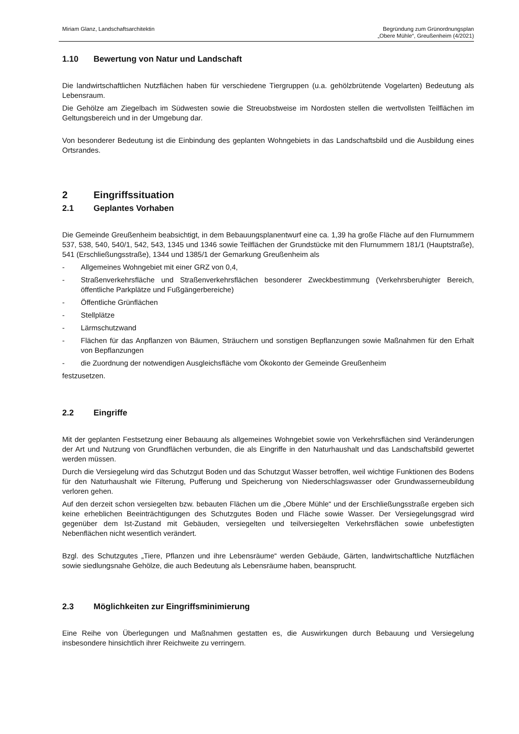Miriam Glanz, Landschaftsarchitektin
Begründung zum Grünordnungsplan
„Obere Mühle“, Greußenheim (4/2021)
1.10 Bewertung von Natur und Landschaft
Die landwirtschaftlichen Nutzflächen haben für verschiedene Tiergruppen (u.a. gehölzbrütende Vogelarten) Bedeutung als Lebensraum.
Die Gehölze am Ziegelbach im Südwesten sowie die Streuobstweise im Nordosten stellen die wertvollsten Teilflächen im Geltungsbereich und in der Umgebung dar.
Von besonderer Bedeutung ist die Einbindung des geplanten Wohngebiets in das Landschaftsbild und die Ausbildung eines Ortsrandes.
2 Eingriffssituation
2.1 Geplantes Vorhaben
Die Gemeinde Greußenheim beabsichtigt, in dem Bebauungsplanentwurf eine ca. 1,39 ha große Fläche auf den Flurnummern 537, 538, 540, 540/1, 542, 543, 1345 und 1346 sowie Teilflächen der Grundstücke mit den Flurnummern 181/1 (Hauptstraße), 541 (Erschließungsstraße), 1344 und 1385/1 der Gemarkung Greußenheim als
- Allgemeines Wohngebiet mit einer GRZ von 0,4,
- Straßenverkehrsfläche und Straßenverkehrsflächen besonderer Zweckbestimmung (Verkehrsberuhigter Bereich, öffentliche Parkplätze und Fußgängerbereiche)
- Öffentliche Grünflächen
- Stellplätze
- Lärmschutzwand
- Flächen für das Anpflanzen von Bäumen, Sträuchern und sonstigen Bepflanzungen sowie Maßnahmen für den Erhalt von Bepflanzungen
- die Zuordnung der notwendigen Ausgleichsfläche vom Ökokonto der Gemeinde Greußenheim
festzusetzen.
2.2 Eingriffe
Mit der geplanten Festsetzung einer Bebauung als allgemeines Wohngebiet sowie von Verkehrsflächen sind Veränderungen der Art und Nutzung von Grundflächen verbunden, die als Eingriffe in den Naturhaushalt und das Landschaftsbild gewertet werden müssen.
Durch die Versiegelung wird das Schutzgut Boden und das Schutzgut Wasser betroffen, weil wichtige Funktionen des Bodens für den Naturhaushalt wie Filterung, Pufferung und Speicherung von Niederschlagswasser oder Grundwasserneubildung verloren gehen.
Auf den derzeit schon versiegelten bzw. bebauten Flächen um die „Obere Mühle“ und der Erschließungsstraße ergeben sich keine erheblichen Beeinträchtigungen des Schutzgutes Boden und Fläche sowie Wasser. Der Versiegelungsgrad wird gegenüber dem Ist-Zustand mit Gebäuden, versiegelten und teilversiegelten Verkehrsflächen sowie unbefestigten Nebenflächen nicht wesentlich verändert.
Bzgl. des Schutzgutes „Tiere, Pflanzen und ihre Lebensräume“ werden Gebäude, Gärten, landwirtschaftliche Nutzflächen sowie siedlungsnahe Gehölze, die auch Bedeutung als Lebensräume haben, beansprucht.
2.3 Möglichkeiten zur Eingriffsminimierung
Eine Reihe von Überlegungen und Maßnahmen gestatten es, die Auswirkungen durch Bebauung und Versiegelung insbesondere hinsichtlich ihrer Reichweite zu verringern.